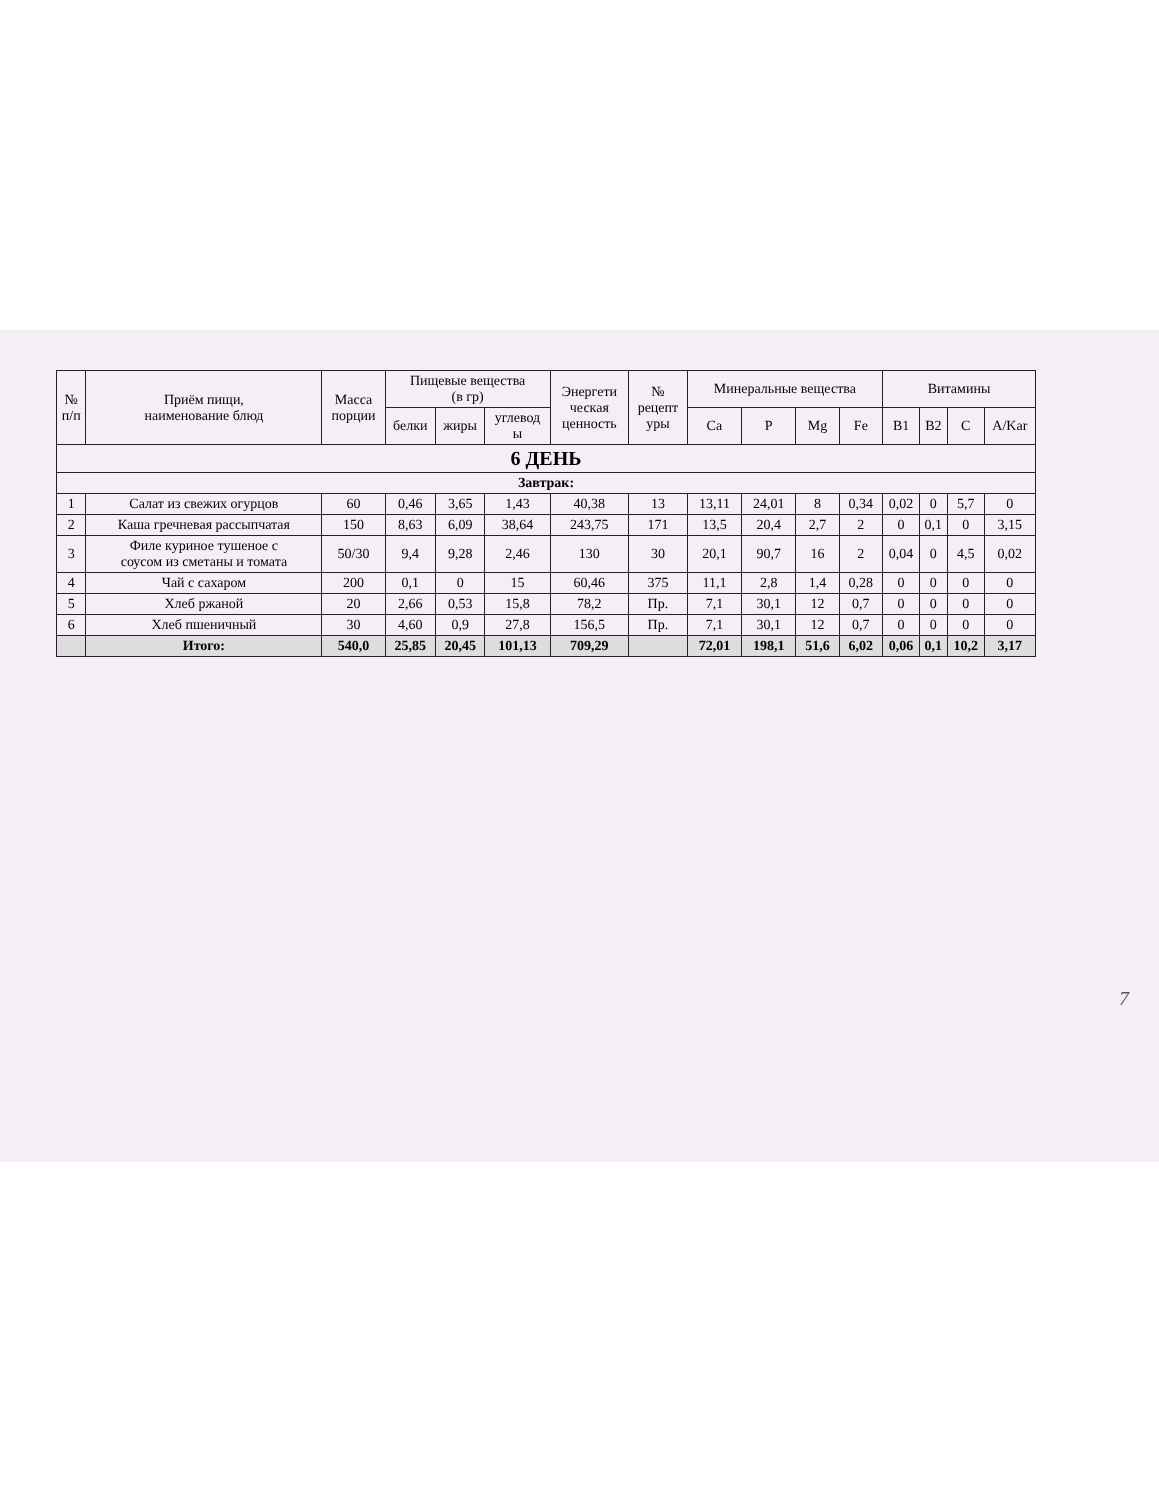| № п/п | Приём пищи, наименование блюд | Масса порции | Пищевые вещества (в гр) | | | Энергети ческая ценность | № рецепт уры | Минеральные вещества | | | | Витамины | | | |
| --- | --- | --- | --- | --- | --- | --- | --- | --- | --- | --- | --- | --- | --- | --- | --- |
| | | | белки | жиры | углевод ы | | | Ca | P | Mg | Fe | B1 | B2 | C | A/Kar |
| 6 ДЕНЬ | | | | | | | | | | | | | | | |
| Завтрак: | | | | | | | | | | | | | | | |
| 1 | Салат из свежих огурцов | 60 | 0,46 | 3,65 | 1,43 | 40,38 | 13 | 13,11 | 24,01 | 8 | 0,34 | 0,02 | 0 | 5,7 | 0 |
| 2 | Каша гречневая рассыпчатая | 150 | 8,63 | 6,09 | 38,64 | 243,75 | 171 | 13,5 | 20,4 | 2,7 | 2 | 0 | 0,1 | 0 | 3,15 |
| 3 | Филе куриное тушеное с соусом из сметаны и томата | 50/30 | 9,4 | 9,28 | 2,46 | 130 | 30 | 20,1 | 90,7 | 16 | 2 | 0,04 | 0 | 4,5 | 0,02 |
| 4 | Чай с сахаром | 200 | 0,1 | 0 | 15 | 60,46 | 375 | 11,1 | 2,8 | 1,4 | 0,28 | 0 | 0 | 0 | 0 |
| 5 | Хлеб ржаной | 20 | 2,66 | 0,53 | 15,8 | 78,2 | Пр. | 7,1 | 30,1 | 12 | 0,7 | 0 | 0 | 0 | 0 |
| 6 | Хлеб пшеничный | 30 | 4,60 | 0,9 | 27,8 | 156,5 | Пр. | 7,1 | 30,1 | 12 | 0,7 | 0 | 0 | 0 | 0 |
| | Итого: | 540,0 | 25,85 | 20,45 | 101,13 | 709,29 | | 72,01 | 198,1 | 51,6 | 6,02 | 0,06 | 0,1 | 10,2 | 3,17 |
7